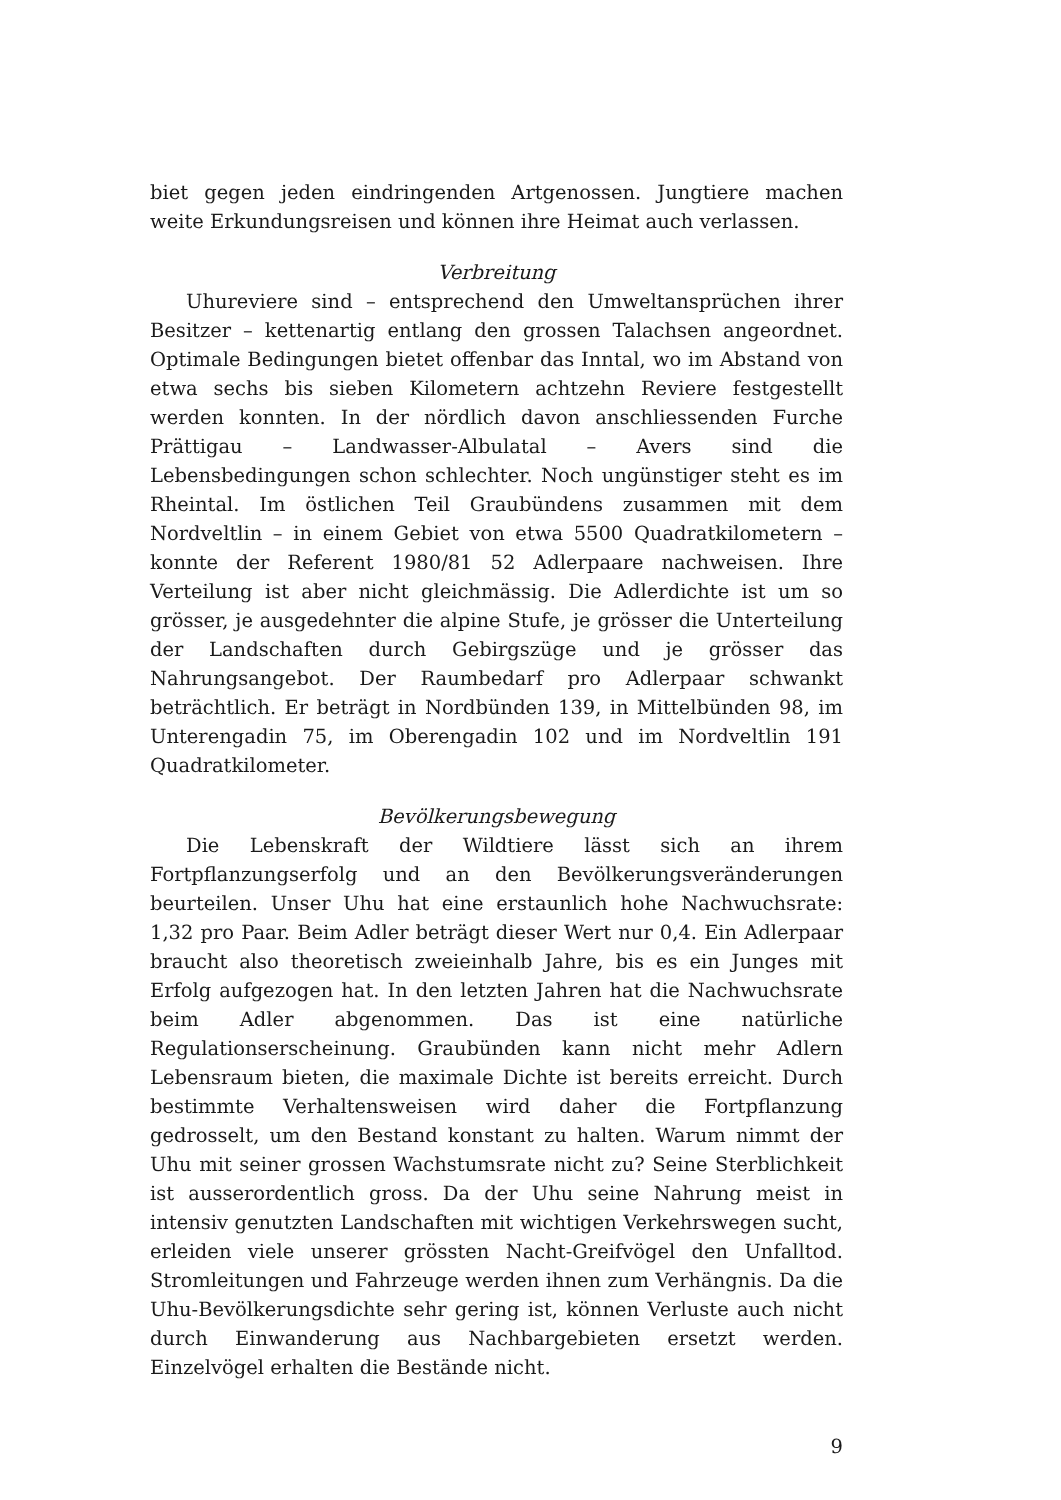biet gegen jeden eindringenden Artgenossen. Jungtiere machen weite Erkundungsreisen und können ihre Heimat auch verlassen.
Verbreitung
Uhureviere sind – entsprechend den Umweltansprüchen ihrer Besitzer – kettenartig entlang den grossen Talachsen angeordnet. Optimale Bedingungen bietet offenbar das Inntal, wo im Abstand von etwa sechs bis sieben Kilometern achtzehn Reviere festgestellt werden konnten. In der nördlich davon anschliessenden Furche Prättigau – Landwasser-Albulatal – Avers sind die Lebensbedingungen schon schlechter. Noch ungünstiger steht es im Rheintal. Im östlichen Teil Graubündens zusammen mit dem Nordveltlin – in einem Gebiet von etwa 5500 Quadratkilometern – konnte der Referent 1980/81 52 Adlerpaare nachweisen. Ihre Verteilung ist aber nicht gleichmässig. Die Adlerdichte ist um so grösser, je ausgedehnter die alpine Stufe, je grösser die Unterteilung der Landschaften durch Gebirgszüge und je grösser das Nahrungsangebot. Der Raumbedarf pro Adlerpaar schwankt beträchtlich. Er beträgt in Nordbünden 139, in Mittelbünden 98, im Unterengadin 75, im Oberengadin 102 und im Nordveltlin 191 Quadratkilometer.
Bevölkerungsbewegung
Die Lebenskraft der Wildtiere lässt sich an ihrem Fortpflanzungserfolg und an den Bevölkerungsveränderungen beurteilen. Unser Uhu hat eine erstaunlich hohe Nachwuchsrate: 1,32 pro Paar. Beim Adler beträgt dieser Wert nur 0,4. Ein Adlerpaar braucht also theoretisch zweieinhalb Jahre, bis es ein Junges mit Erfolg aufgezogen hat. In den letzten Jahren hat die Nachwuchsrate beim Adler abgenommen. Das ist eine natürliche Regulationserscheinung. Graubünden kann nicht mehr Adlern Lebensraum bieten, die maximale Dichte ist bereits erreicht. Durch bestimmte Verhaltensweisen wird daher die Fortpflanzung gedrosselt, um den Bestand konstant zu halten. Warum nimmt der Uhu mit seiner grossen Wachstumsrate nicht zu? Seine Sterblichkeit ist ausserordentlich gross. Da der Uhu seine Nahrung meist in intensiv genutzten Landschaften mit wichtigen Verkehrswegen sucht, erleiden viele unserer grössten Nacht-Greifvögel den Unfalltod. Stromleitungen und Fahrzeuge werden ihnen zum Verhängnis. Da die Uhu-Bevölkerungsdichte sehr gering ist, können Verluste auch nicht durch Einwanderung aus Nachbargebieten ersetzt werden. Einzelvögel erhalten die Bestände nicht.
9